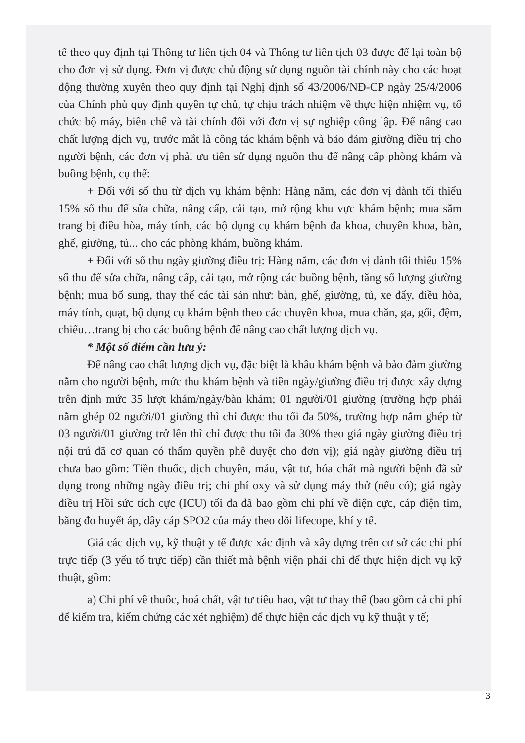tế theo quy định tại Thông tư liên tịch 04 và Thông tư liên tịch 03 được để lại toàn bộ cho đơn vị sử dụng. Đơn vị được chủ động sử dụng nguồn tài chính này cho các hoạt động thường xuyên theo quy định tại Nghị định số 43/2006/NĐ-CP ngày 25/4/2006 của Chính phủ quy định quyền tự chủ, tự chịu trách nhiệm về thực hiện nhiệm vụ, tổ chức bộ máy, biên chế và tài chính đối với đơn vị sự nghiệp công lập. Để nâng cao chất lượng dịch vụ, trước mắt là công tác khám bệnh và bảo đảm giường điều trị cho người bệnh, các đơn vị phải ưu tiên sử dụng nguồn thu để nâng cấp phòng khám và buồng bệnh, cụ thể:
+ Đối với số thu từ dịch vụ khám bệnh: Hàng năm, các đơn vị dành tối thiểu 15% số thu để sửa chữa, nâng cấp, cải tạo, mở rộng khu vực khám bệnh; mua sắm trang bị điều hòa, máy tính, các bộ dụng cụ khám bệnh đa khoa, chuyên khoa, bàn, ghế, giường, tủ... cho các phòng khám, buồng khám.
+ Đối với số thu ngày giường điều trị: Hàng năm, các đơn vị dành tối thiểu 15% số thu để sửa chữa, nâng cấp, cải tạo, mở rộng các buồng bệnh, tăng số lượng giường bệnh; mua bổ sung, thay thế các tài sản như: bàn, ghế, giường, tủ, xe đẩy, điều hòa, máy tính, quạt, bộ dụng cụ khám bệnh theo các chuyên khoa, mua chăn, ga, gối, đệm, chiếu…trang bị cho các buồng bệnh để nâng cao chất lượng dịch vụ.
* Một số điểm cần lưu ý:
Để nâng cao chất lượng dịch vụ, đặc biệt là khâu khám bệnh và bảo đảm giường nằm cho người bệnh, mức thu khám bệnh và tiền ngày/giường điều trị được xây dựng trên định mức 35 lượt khám/ngày/bàn khám; 01 người/01 giường (trường hợp phải nằm ghép 02 người/01 giường thì chỉ được thu tối đa 50%, trường hợp nằm ghép từ 03 người/01 giường trở lên thì chỉ được thu tối đa 30% theo giá ngày giường điều trị nội trú đã cơ quan có thẩm quyền phê duyệt cho đơn vị); giá ngày giường điều trị chưa bao gồm: Tiền thuốc, dịch chuyền, máu, vật tư, hóa chất mà người bệnh đã sử dụng trong những ngày điều trị; chi phí oxy và sử dụng máy thở (nếu có); giá ngày điều trị Hồi sức tích cực (ICU) tối đa đã bao gồm chi phí về điện cực, cáp điện tim, băng đo huyết áp, dây cáp SPO2 của máy theo dõi lifecope, khí y tế.
Giá các dịch vụ, kỹ thuật y tế được xác định và xây dựng trên cơ sở các chi phí trực tiếp (3 yếu tố trực tiếp) cần thiết mà bệnh viện phải chi để thực hiện dịch vụ kỹ thuật, gồm:
a) Chi phí về thuốc, hoá chất, vật tư tiêu hao, vật tư thay thế (bao gồm cả chi phí để kiểm tra, kiểm chứng các xét nghiệm) để thực hiện các dịch vụ kỹ thuật y tế;
3